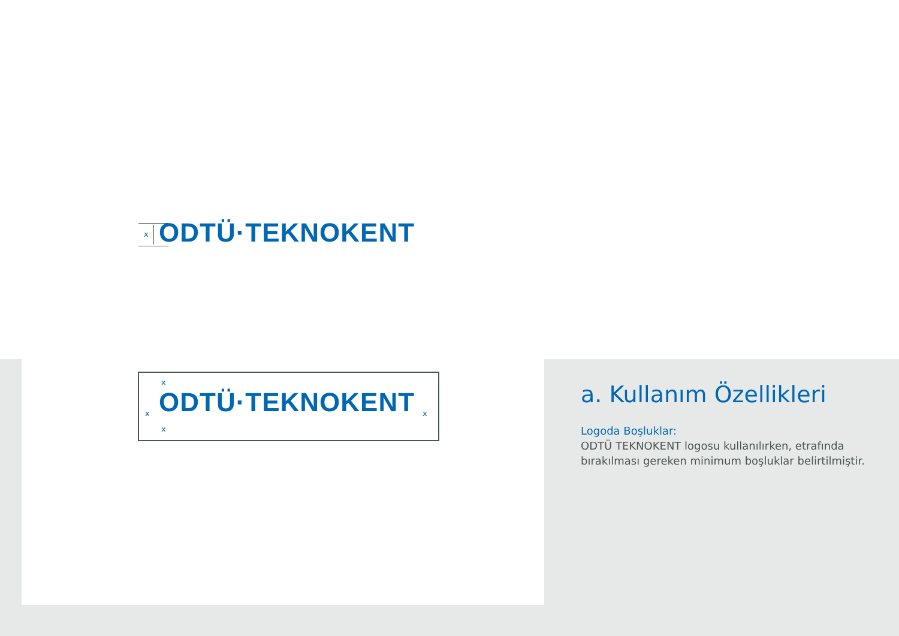x ODTÜ·TEKNOKENT
x
x
x
x
ODTÜ·TEKNOKENT
a. Kullanım Özellikleri
Logoda Boşluklar:
ODTÜ TEKNOKENT logosu kullanılırken, etrafında bırakılması gereken minimum boşluklar belirtilmiştir.